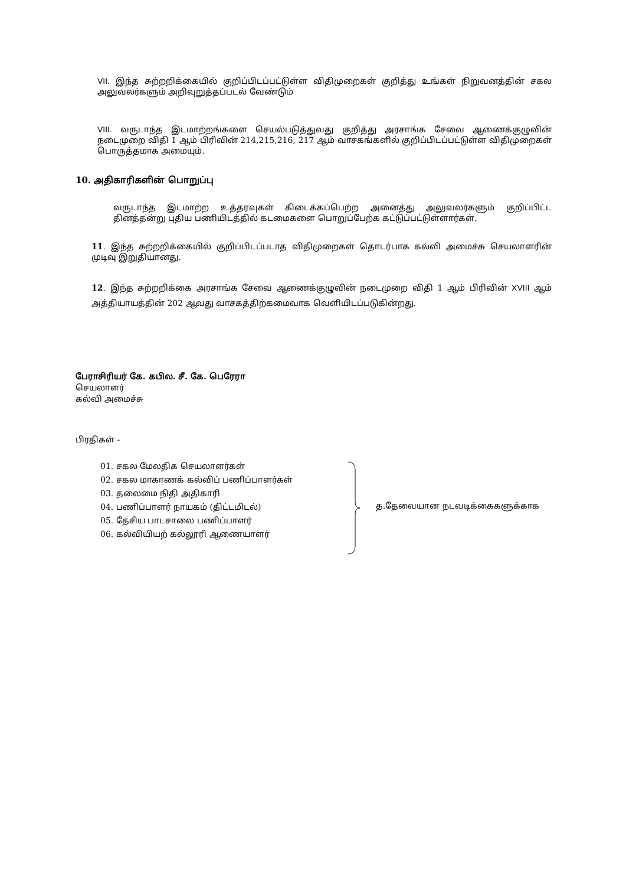VII. இந்த சுற்றறிக்கையில் குறிப்பிடப்பட்டுள்ள விதிமுறைகள் குறித்து உங்கள் நிறுவனத்தின் சகல அலுவலர்களும் அறிவுறுத்தப்படல் வேண்டும்
VIII. வருடாந்த இடமாற்றங்களை செயல்படுத்துவது குறித்து அரசாங்க சேவை ஆணைக்குழுவின் நடைமுறை விதி 1 ஆம் பிரிவின் 214,215,216, 217 ஆம் வாசகங்களில் குறிப்பிடப்பட்டுள்ள விதிமுறைகள் பொருத்தமாக அமையும்.
10. அதிகாரிகளின் பொறுப்பு
வருடாந்த இடமாற்ற உத்தரவுகள் கிடைக்கப்பெற்ற அனைத்து அலுவலர்களும் குறிப்பிட்ட தினத்தன்று புதிய பணியிடத்தில் கடமைகளை பொறுப்பேற்க கட்டுப்பட்டுள்ளார்கள்.
11. இந்த சுற்றறிக்கையில் குறிப்பிடப்படாத விதிமுறைகள் தொடர்பாக கல்வி அமைச்சு செயலாளரின் முடிவு இறுதியானது.
12. இந்த சுற்றறிக்கை அரசாங்க சேவை ஆணைக்குழுவின் நடைமுறை விதி 1 ஆம் பிரிவின் XVIII ஆம் அத்தியாயத்தின் 202 ஆவது வாசகத்திற்கமைவாக வெளியிடப்படுகின்றது.
பேராசிரியர் கே. கபில. சீ. கே. பெரேரா
செயலாளர்
கல்வி அமைச்சு
பிரதிகள் -
01. சகல மேலதிக செயலாளர்கள்
02. சகல மாகாணக் கல்விப் பணிப்பாளர்கள்
03. தலைமை நிதி அதிகாரி
04. பணிப்பாளர் நாயகம் (திட்டமிடல்)
05. தேசிய பாடசாலை பணிப்பாளர்
06. கல்வியியற் கல்லூரி ஆணையாளர்
த.தேவையான நடவடிக்கைகளுக்காக